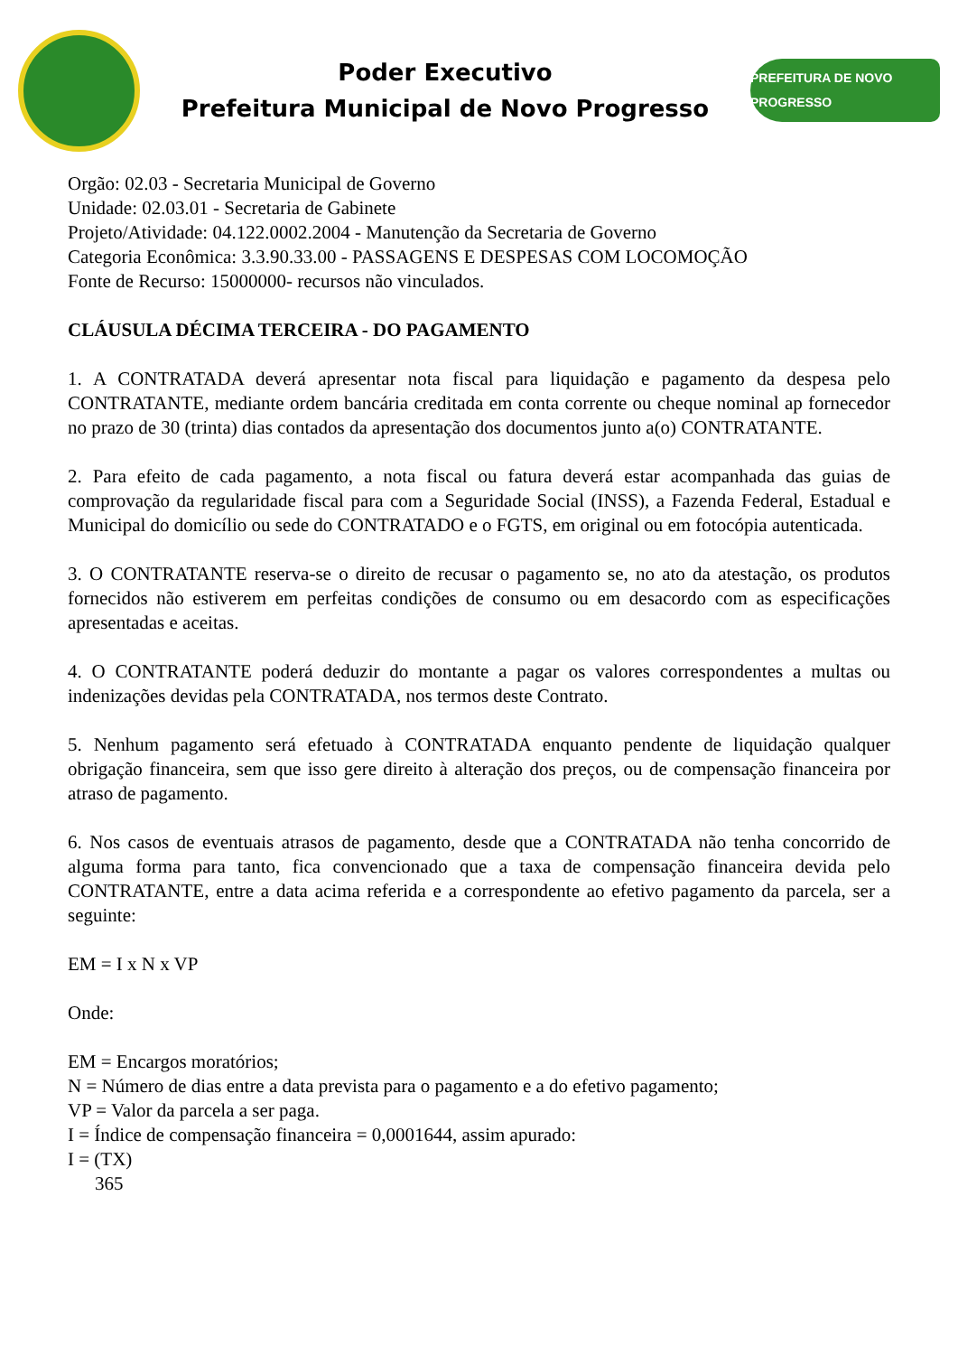Poder Executivo
Prefeitura Municipal de Novo Progresso
PREFEITURA DE NOVO PROGRESSO
Orgão: 02.03 - Secretaria Municipal de Governo
Unidade: 02.03.01 - Secretaria de Gabinete
Projeto/Atividade: 04.122.0002.2004 - Manutenção da Secretaria de Governo
Categoria Econômica: 3.3.90.33.00 - PASSAGENS E DESPESAS COM LOCOMOÇÃO
Fonte de Recurso: 15000000- recursos não vinculados.
CLÁUSULA DÉCIMA TERCEIRA - DO PAGAMENTO
1. A CONTRATADA deverá apresentar nota fiscal para liquidação e pagamento da despesa pelo CONTRATANTE, mediante ordem bancária creditada em conta corrente ou cheque nominal ap fornecedor no prazo de 30 (trinta) dias contados da apresentação dos documentos junto a(o) CONTRATANTE.
2. Para efeito de cada pagamento, a nota fiscal ou fatura deverá estar acompanhada das guias de comprovação da regularidade fiscal para com a Seguridade Social (INSS), a Fazenda Federal, Estadual e Municipal do domicílio ou sede do CONTRATADO e o FGTS, em original ou em fotocópia autenticada.
3. O CONTRATANTE reserva-se o direito de recusar o pagamento se, no ato da atestação, os produtos fornecidos não estiverem em perfeitas condições de consumo ou em desacordo com as especificações apresentadas e aceitas.
4. O CONTRATANTE poderá deduzir do montante a pagar os valores correspondentes a multas ou indenizações devidas pela CONTRATADA, nos termos deste Contrato.
5. Nenhum pagamento será efetuado à CONTRATADA enquanto pendente de liquidação qualquer obrigação financeira, sem que isso gere direito à alteração dos preços, ou de compensação financeira por atraso de pagamento.
6. Nos casos de eventuais atrasos de pagamento, desde que a CONTRATADA não tenha concorrido de alguma forma para tanto, fica convencionado que a taxa de compensação financeira devida pelo CONTRATANTE, entre a data acima referida e a correspondente ao efetivo pagamento da parcela, ser a seguinte:
EM = I x N x VP
Onde:
EM = Encargos moratórios;
N = Número de dias entre a data prevista para o pagamento e a do efetivo pagamento;
VP = Valor da parcela a ser paga.
I = Índice de compensação financeira = 0,0001644, assim apurado:
I = (TX)
365